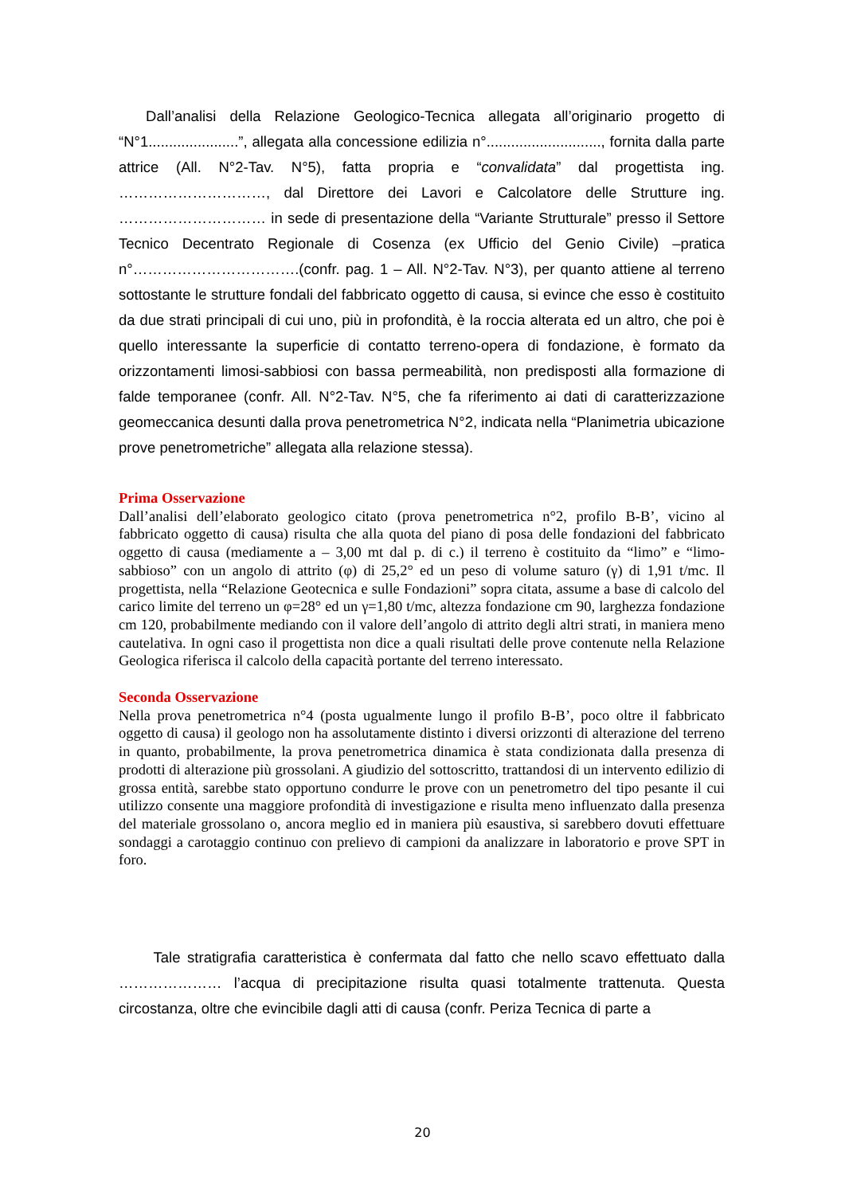Dall’analisi della Relazione Geologico-Tecnica allegata all’originario progetto di “N°1......................”, allegata alla concessione edilizia n°............................, fornita dalla parte attrice (All. N°2-Tav. N°5), fatta propria e “convalidata” dal progettista ing. …………………………, dal Direttore dei Lavori e Calcolatore delle Strutture ing. ………………………… in sede di presentazione della “Variante Strutturale” presso il Settore Tecnico Decentrato Regionale di Cosenza (ex Ufficio del Genio Civile) –pratica n°…………………………….(confr. pag. 1 – All. N°2-Tav. N°3), per quanto attiene al terreno sottostante le strutture fondali del fabbricato oggetto di causa, si evince che esso è costituito da due strati principali di cui uno, più in profondità, è la roccia alterata ed un altro, che poi è quello interessante la superficie di contatto terreno-opera di fondazione, è formato da orizzontamenti limosi-sabbiosi con bassa permeabilità, non predisposti alla formazione di falde temporanee (confr. All. N°2-Tav. N°5, che fa riferimento ai dati di caratterizzazione geomeccanica desunti dalla prova penetrometrica N°2, indicata nella “Planimetria ubicazione prove penetrometriche” allegata alla relazione stessa).
Prima Osservazione
Dall’analisi dell’elaborato geologico citato (prova penetrometrica n°2, profilo B-B’, vicino al fabbricato oggetto di causa) risulta che alla quota del piano di posa delle fondazioni del fabbricato oggetto di causa (mediamente a – 3,00 mt dal p. di c.) il terreno è costituito da “limo” e “limo-sabbioso” con un angolo di attrito (φ) di 25,2° ed un peso di volume saturo (γ) di 1,91 t/mc. Il progettista, nella “Relazione Geotecnica e sulle Fondazioni” sopra citata, assume a base di calcolo del carico limite del terreno un φ=28° ed un γ=1,80 t/mc, altezza fondazione cm 90, larghezza fondazione cm 120, probabilmente mediando con il valore dell’angolo di attrito degli altri strati, in maniera meno cautelativa. In ogni caso il progettista non dice a quali risultati delle prove contenute nella Relazione Geologica riferisca il calcolo della capacità portante del terreno interessato.
Seconda Osservazione
Nella prova penetrometrica n°4 (posta ugualmente lungo il profilo B-B’, poco oltre il fabbricato oggetto di causa) il geologo non ha assolutamente distinto i diversi orizzonti di alterazione del terreno in quanto, probabilmente, la prova penetrometrica dinamica è stata condizionata dalla presenza di prodotti di alterazione più grossolani. A giudizio del sottoscritto, trattandosi di un intervento edilizio di grossa entità, sarebbe stato opportuno condurre le prove con un penetrometro del tipo pesante il cui utilizzo consente una maggiore profondità di investigazione e risulta meno influenzato dalla presenza del materiale grossolano o, ancora meglio ed in maniera più esaustiva, si sarebbero dovuti effettuare sondaggi a carotaggio continuo con prelievo di campioni da analizzare in laboratorio e prove SPT in foro.
Tale stratigrafia caratteristica è confermata dal fatto che nello scavo effettuato dalla ………………… l’acqua di precipitazione risulta quasi totalmente trattenuta. Questa circostanza, oltre che evincibile dagli atti di causa (confr. Periza Tecnica di parte a
20